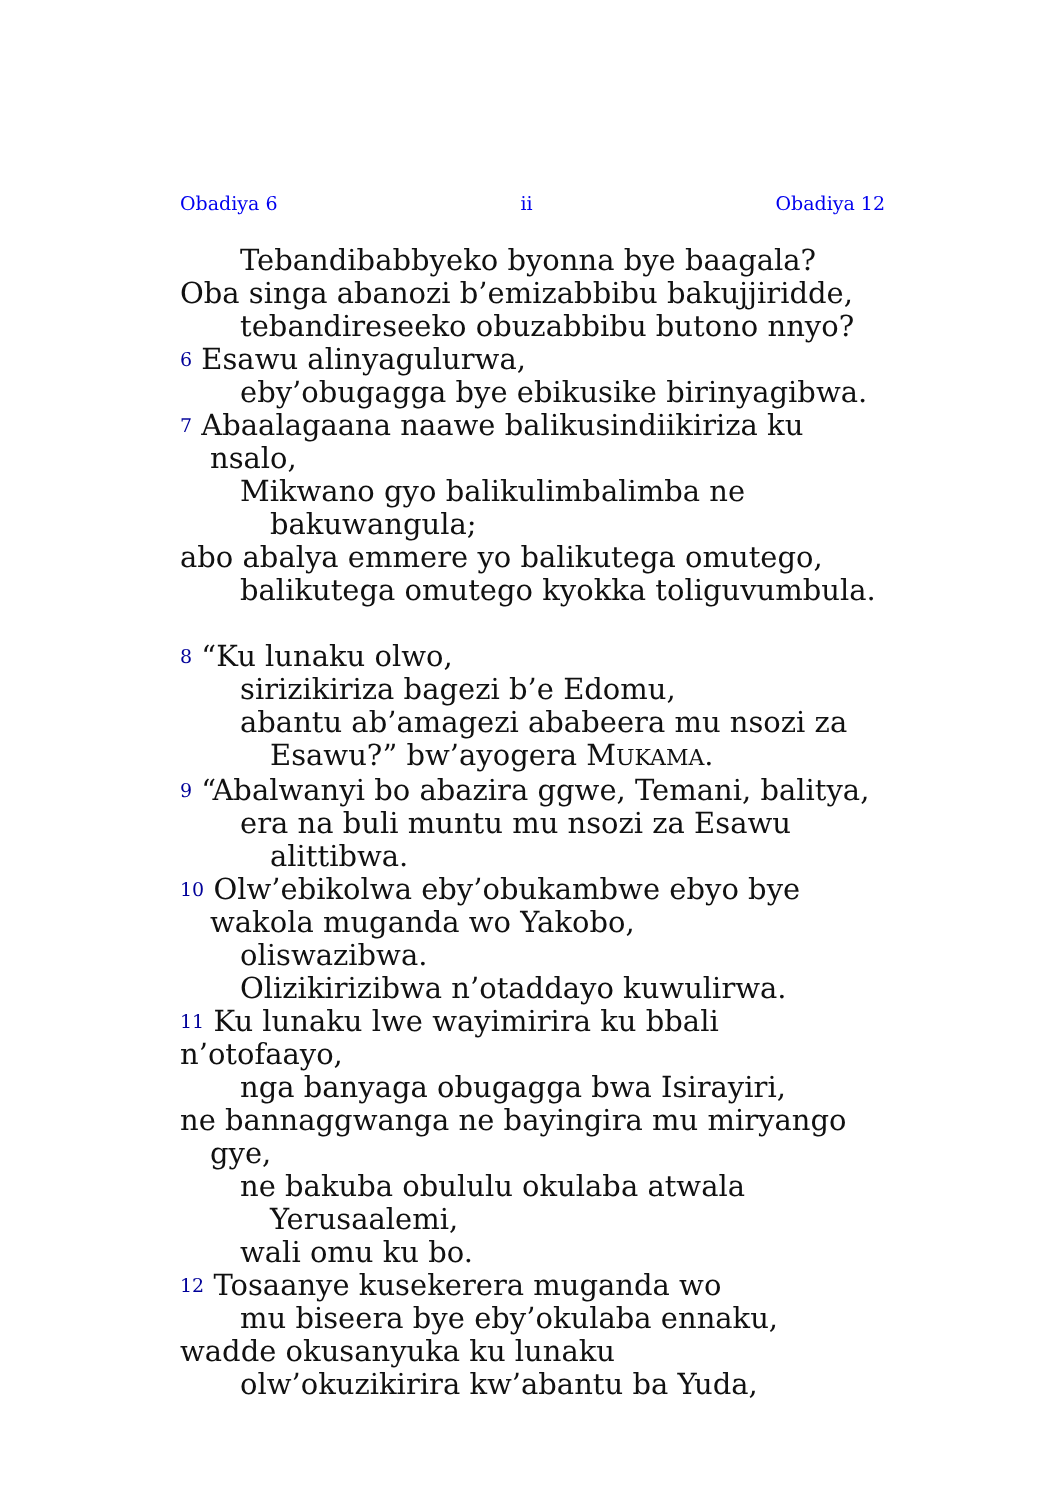Obadiya 6 ii Obadiya 12
Tebandibabbyeko byonna bye baagala?
Oba singa abanozi b’emizabbibu bakujjiridde,
tebandireseeko obuzabbibu butono nnyo?
<sup>6</sup> Esawu alinyagulurwa,
eby’obugagga bye ebikusike birinyagibwa.
<sup>7</sup> Abaalagaana naawe balikusindiikiriza ku nsalo,
Mikwano gyo balikulimbalimba ne bakuwangula;
abo abalya emmere yo balikutega omutego,
balikutega omutego kyokka toliguvumbula.
<sup>8</sup> “Ku lunaku olwo,
sirizikiriza bagezi b’e Edomu,
abantu ab’amagezi ababeera mu nsozi za Esawu?” bw’ayogera MUKAMA.
<sup>9</sup> “Abalwanyi bo abazira ggwe, Temani, balitya,
era na buli muntu mu nsozi za Esawu alittibwa.
<sup>10</sup> Olw’ebikolwa eby’obukambwe ebyo bye wakola muganda wo Yakobo,
oliswazibwa.
Olizikirizibwa n’otaddayo kuwulirwa.
<sup>11</sup> Ku lunaku lwe wayimirira ku bbali n’otofaayo,
nga banyaga obugagga bwa Isirayiri,
ne bannaggwanga ne bayingira mu miryango gye,
ne bakuba obululu okulaba atwala Yerusaalemi,
wali omu ku bo.
<sup>12</sup> Tosaanye kusekerera muganda wo
mu biseera bye eby’okulaba ennaku,
wadde okusanyuka ku lunaku
olw’okuzikirira kw’abantu ba Yuda,